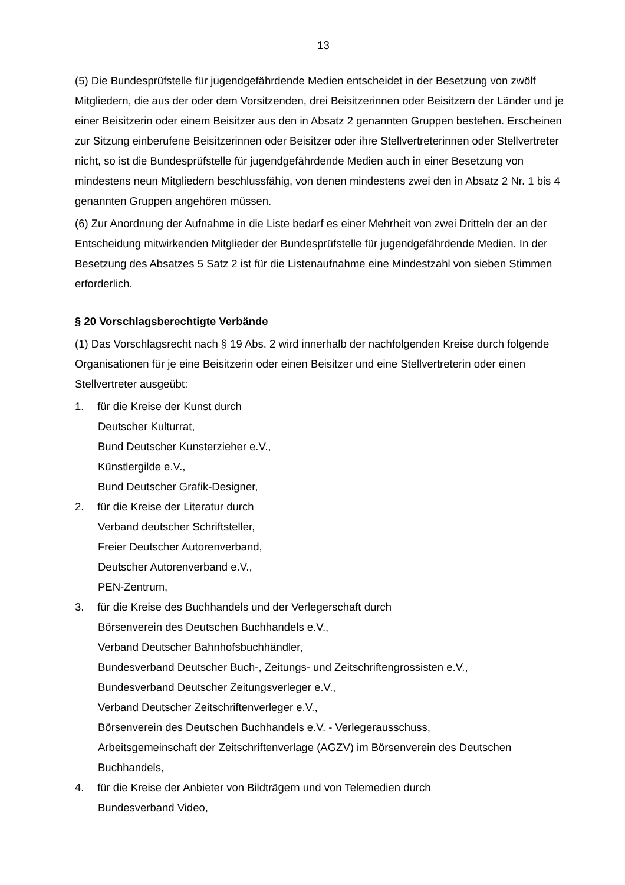13
(5) Die Bundesprüfstelle für jugendgefährdende Medien entscheidet in der Besetzung von zwölf Mitgliedern, die aus der oder dem Vorsitzenden, drei Beisitzerinnen oder Beisitzern der Länder und je einer Beisitzerin oder einem Beisitzer aus den in Absatz 2 genannten Gruppen bestehen. Erscheinen zur Sitzung einberufene Beisitzerinnen oder Beisitzer oder ihre Stellvertreterinnen oder Stellvertreter nicht, so ist die Bundesprüfstelle für jugendgefährdende Medien auch in einer Besetzung von mindestens neun Mitgliedern beschlussfähig, von denen mindestens zwei den in Absatz 2 Nr. 1 bis 4 genannten Gruppen angehören müssen.
(6) Zur Anordnung der Aufnahme in die Liste bedarf es einer Mehrheit von zwei Dritteln der an der Entscheidung mitwirkenden Mitglieder der Bundesprüfstelle für jugendgefährdende Medien. In der Besetzung des Absatzes 5 Satz 2 ist für die Listenaufnahme eine Mindestzahl von sieben Stimmen erforderlich.
§ 20 Vorschlagsberechtigte Verbände
(1) Das Vorschlagsrecht nach § 19 Abs. 2 wird innerhalb der nachfolgenden Kreise durch folgende Organisationen für je eine Beisitzerin oder einen Beisitzer und eine Stellvertreterin oder einen Stellvertreter ausgeübt:
1. für die Kreise der Kunst durch
Deutscher Kulturrat,
Bund Deutscher Kunsterzieher e.V.,
Künstlergilde e.V.,
Bund Deutscher Grafik-Designer,
2. für die Kreise der Literatur durch
Verband deutscher Schriftsteller,
Freier Deutscher Autorenverband,
Deutscher Autorenverband e.V.,
PEN-Zentrum,
3. für die Kreise des Buchhandels und der Verlegerschaft durch
Börsenverein des Deutschen Buchhandels e.V.,
Verband Deutscher Bahnhofsbuchhändler,
Bundesverband Deutscher Buch-, Zeitungs- und Zeitschriftengrossisten e.V.,
Bundesverband Deutscher Zeitungsverleger e.V.,
Verband Deutscher Zeitschriftenverleger e.V.,
Börsenverein des Deutschen Buchhandels e.V. - Verlegerausschuss,
Arbeitsgemeinschaft der Zeitschriftenverlage (AGZV) im Börsenverein des Deutschen Buchhandels,
4. für die Kreise der Anbieter von Bildträgern und von Telemedien durch
Bundesverband Video,